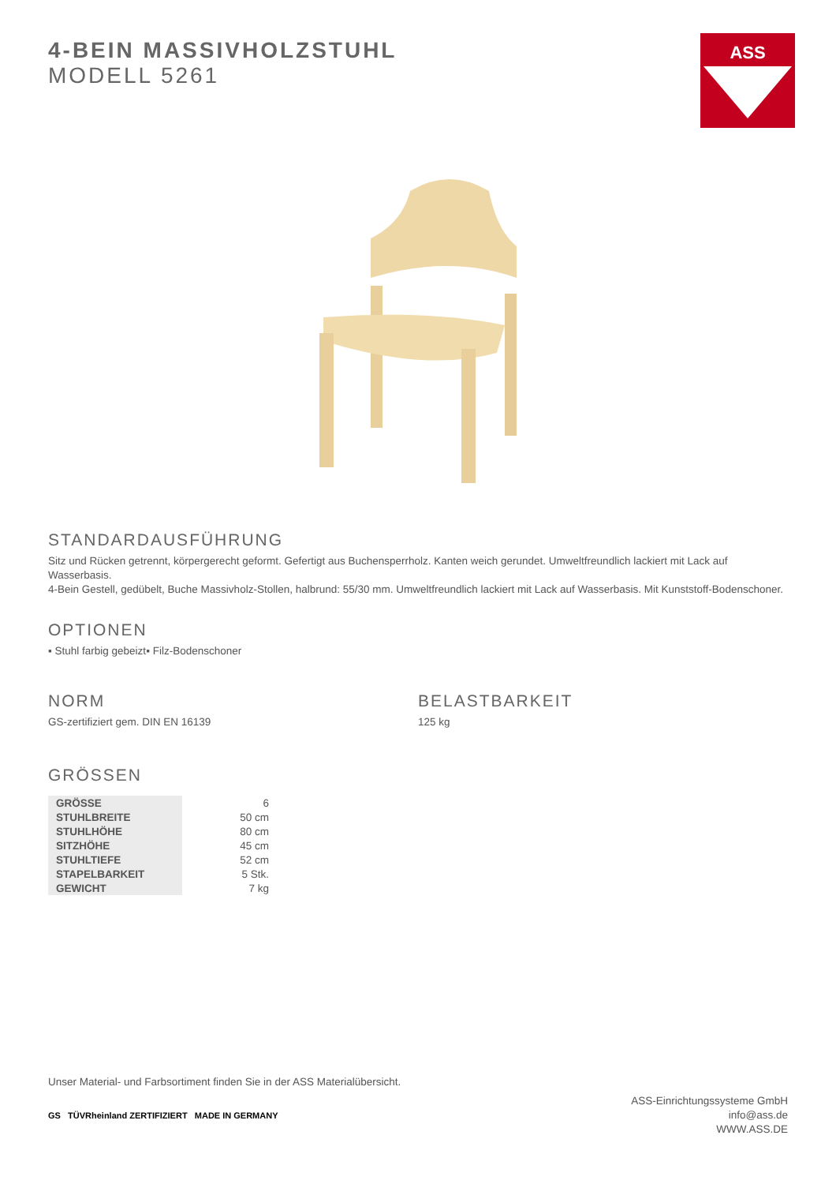ASS
4-BEIN MASSIVHOLZSTUHL
MODELL 5261
STANDARDAUSFÜHRUNG
Sitz und Rücken getrennt, körpergerecht geformt. Gefertigt aus Buchensperrholz. Kanten weich gerundet. Umweltfreundlich lackiert mit Lack auf Wasserbasis.
4-Bein Gestell, gedübelt, Buche Massivholz-Stollen, halbrund: 55/30 mm. Umweltfreundlich lackiert mit Lack auf Wasserbasis. Mit Kunststoff-Bodenschoner.
OPTIONEN
▪ Stuhl farbig gebeizt ▪ Filz-Bodenschoner
NORM
GS-zertifiziert gem. DIN EN 16139
BELASTBARKEIT
125 kg
GRÖSSEN
| GRÖSSE | 6 |
| STUHLBREITE | 50 cm |
| STUHLHÖHE | 80 cm |
| SITZHÖHE | 45 cm |
| STUHLTIEFE | 52 cm |
| STAPELBARKEIT | 5 Stk. |
| GEWICHT | 7 kg |
Unser Material- und Farbsortiment finden Sie in der ASS Materialübersicht.
GS TÜVRheinland ZERTIFIZIERT MADE IN GERMANY
ASS-Einrichtungssysteme GmbH
info@ass.de
WWW.ASS.DE